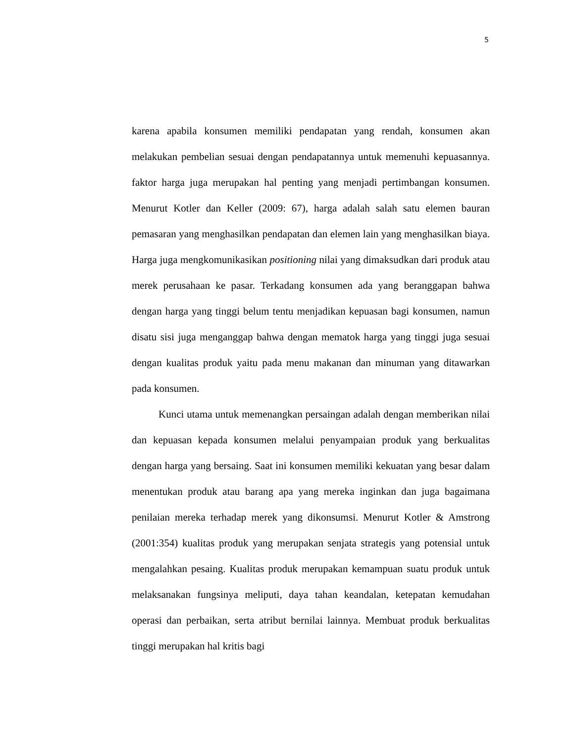5
karena apabila konsumen memiliki pendapatan yang rendah, konsumen akan melakukan pembelian sesuai dengan pendapatannya untuk memenuhi kepuasannya. faktor harga juga merupakan hal penting yang menjadi pertimbangan konsumen. Menurut Kotler dan Keller (2009: 67), harga adalah salah satu elemen bauran pemasaran yang menghasilkan pendapatan dan elemen lain yang menghasilkan biaya. Harga juga mengkomunikasikan positioning nilai yang dimaksudkan dari produk atau merek perusahaan ke pasar. Terkadang konsumen ada yang beranggapan bahwa dengan harga yang tinggi belum tentu menjadikan kepuasan bagi konsumen, namun disatu sisi juga menganggap bahwa dengan mematok harga yang tinggi juga sesuai dengan kualitas produk yaitu pada menu makanan dan minuman yang ditawarkan pada konsumen.
Kunci utama untuk memenangkan persaingan adalah dengan memberikan nilai dan kepuasan kepada konsumen melalui penyampaian produk yang berkualitas dengan harga yang bersaing. Saat ini konsumen memiliki kekuatan yang besar dalam menentukan produk atau barang apa yang mereka inginkan dan juga bagaimana penilaian mereka terhadap merek yang dikonsumsi. Menurut Kotler & Amstrong (2001:354) kualitas produk yang merupakan senjata strategis yang potensial untuk mengalahkan pesaing. Kualitas produk merupakan kemampuan suatu produk untuk melaksanakan fungsinya meliputi, daya tahan keandalan, ketepatan kemudahan operasi dan perbaikan, serta atribut bernilai lainnya. Membuat produk berkualitas tinggi merupakan hal kritis bagi